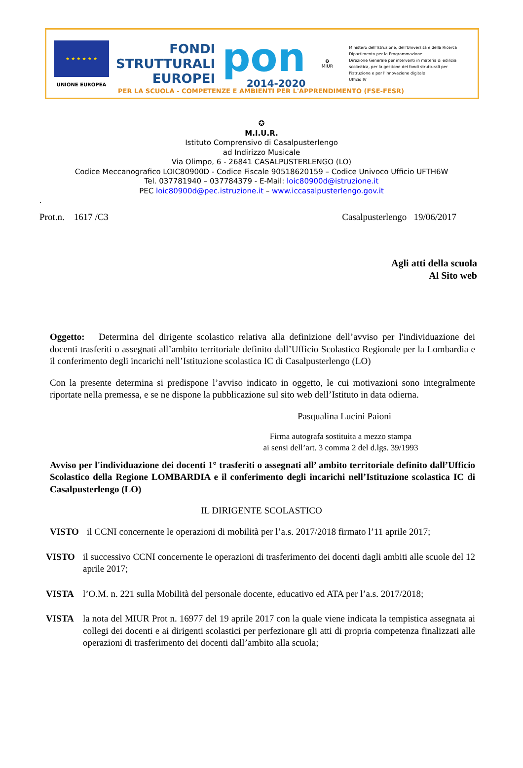★ ★ ★ ★ ★ ★
UNIONE EUROPEA
FONDI
STRUTTURALI
EUROPEI
pon
2014-2020
✪
MIUR
Ministero dell'Istruzione, dell'Università e della Ricerca
Dipartimento per la Programmazione
Direzione Generale per interventi in materia di edilizia
scolastica, per la gestione dei fondi strutturali per
l'istruzione e per l'innovazione digitale
Ufficio IV
PER LA SCUOLA - COMPETENZE E AMBIENTI PER L'APPRENDIMENTO (FSE-FESR)
✪
M.I.U.R.
Istituto Comprensivo di Casalpusterlengo
ad Indirizzo Musicale
Via Olimpo, 6 - 26841 CASALPUSTERLENGO (LO)
Codice Meccanografico LOIC80900D - Codice Fiscale 90518620159 – Codice Univoco Ufficio UFTH6W
Tel. 037781940 – 037784379 - E-Mail: loic80900d@istruzione.it
PEC loic80900d@pec.istruzione.it – www.iccasalpusterlengo.gov.it
.
Prot.n. 1617 /C3 Casalpusterlengo 19/06/2017
Agli atti della scuola
Al Sito web
Oggetto: Determina del dirigente scolastico relativa alla definizione dell’avviso per l'individuazione dei docenti trasferiti o assegnati all’ambito territoriale definito dall’Ufficio Scolastico Regionale per la Lombardia e il conferimento degli incarichi nell’Istituzione scolastica IC di Casalpusterlengo (LO)
Con la presente determina si predispone l’avviso indicato in oggetto, le cui motivazioni sono integralmente riportate nella premessa, e se ne dispone la pubblicazione sul sito web dell’Istituto in data odierna.
Pasqualina Lucini Paioni
Firma autografa sostituita a mezzo stampa
ai sensi dell’art. 3 comma 2 del d.lgs. 39/1993
Avviso per l'individuazione dei docenti 1° trasferiti o assegnati all’ ambito territoriale definito dall’Ufficio Scolastico della Regione LOMBARDIA e il conferimento degli incarichi nell’Istituzione scolastica IC di Casalpusterlengo (LO)
IL DIRIGENTE SCOLASTICO
VISTO il CCNI concernente le operazioni di mobilità per l’a.s. 2017/2018 firmato l’11 aprile 2017;
VISTO il successivo CCNI concernente le operazioni di trasferimento dei docenti dagli ambiti alle scuole del 12 aprile 2017;
VISTA l’O.M. n. 221 sulla Mobilità del personale docente, educativo ed ATA per l’a.s. 2017/2018;
VISTA la nota del MIUR Prot n. 16977 del 19 aprile 2017 con la quale viene indicata la tempistica assegnata ai collegi dei docenti e ai dirigenti scolastici per perfezionare gli atti di propria competenza finalizzati alle operazioni di trasferimento dei docenti dall’ambito alla scuola;